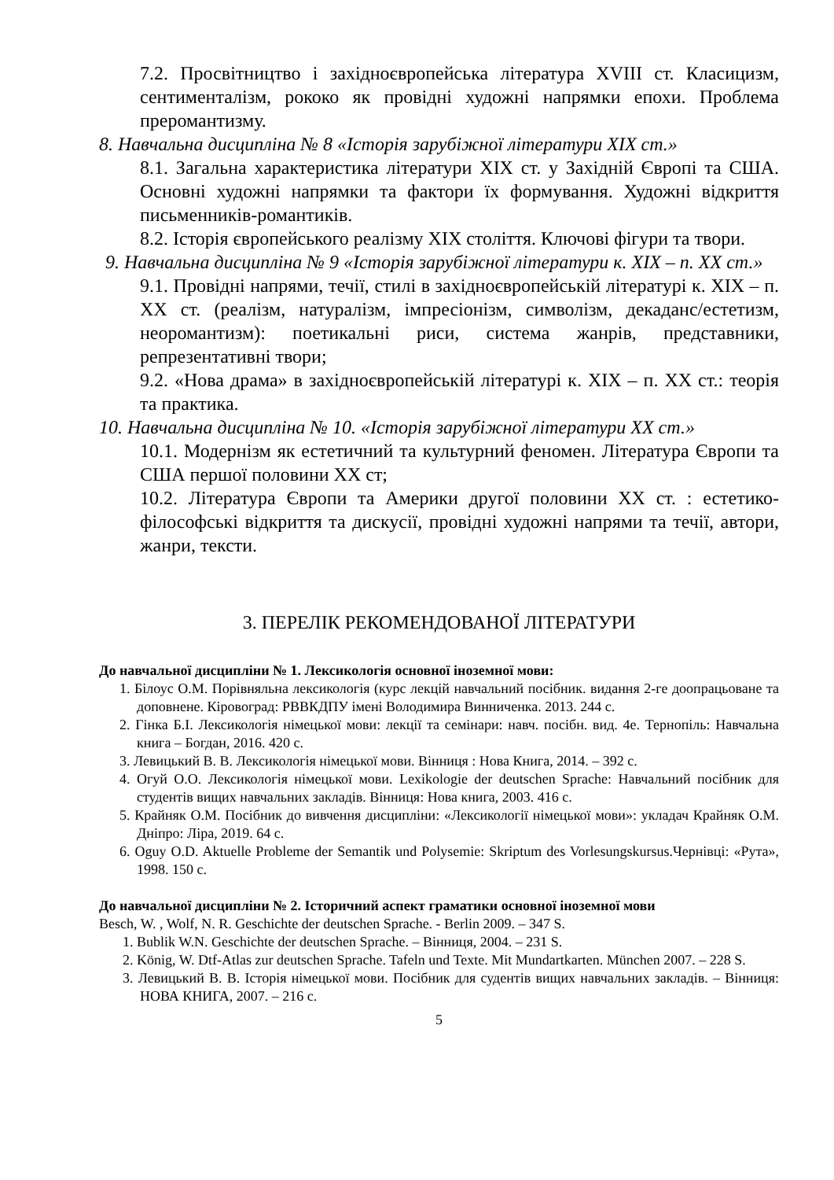7.2. Просвітництво і західноєвропейська література XVIII ст. Класицизм, сентименталізм, рококо як провідні художні напрямки епохи. Проблема преромантизму.
8. Навчальна дисципліна № 8 «Історія зарубіжної літератури XIX ст.»
8.1. Загальна характеристика літератури XIX ст. у Західній Європі та США. Основні художні напрямки та фактори їх формування. Художні відкриття письменників-романтиків.
8.2. Історія європейського реалізму XIX століття. Ключові фігури та твори.
9. Навчальна дисципліна № 9 «Історія зарубіжної літератури к. XIX – п. XX ст.»
9.1. Провідні напрями, течії, стилі в західноєвропейській літературі к. XIX – п. XX ст. (реалізм, натуралізм, імпресіонізм, символізм, декаданс/естетизм, неоромантизм): поетикальні риси, система жанрів, представники, репрезентативні твори;
9.2. «Нова драма» в західноєвропейській літературі к. XIX – п. XX ст.: теорія та практика.
10. Навчальна дисципліна № 10. «Історія зарубіжної літератури XX ст.»
10.1. Модернізм як естетичний та культурний феномен. Література Європи та США першої половини XX ст;
10.2. Література Європи та Америки другої половини XX ст. : естетико-філософські відкриття та дискусії, провідні художні напрями та течії, автори, жанри, тексти.
3. ПЕРЕЛІК РЕКОМЕНДОВАНОЇ ЛІТЕРАТУРИ
До навчальної дисципліни № 1. Лексикологія основної іноземної мови:
1. Білоус О.М. Порівняльна лексикологія (курс лекцій навчальний посібник. видання 2-ге доопрацьоване та доповнене. Кіровоград: РВВКДПУ імені Володимира Винниченка. 2013. 244 с.
2. Гінка Б.І. Лексикологія німецької мови: лекції та семінари: навч. посібн. вид. 4е. Тернопіль: Навчальна книга – Богдан, 2016. 420 с.
3. Левицький В. В. Лексикологія німецької мови. Вінниця : Нова Книга, 2014. – 392 с.
4. Огуй О.О. Лексикологія німецької мови. Lexikologie der deutschen Sprache: Навчальний посібник для студентів вищих навчальних закладів. Вінниця: Нова книга, 2003. 416 с.
5. Крайняк О.М. Посібник до вивчення дисципліни: «Лексикології німецької мови»: укладач Крайняк О.М. Дніпро: Ліра, 2019. 64 с.
6. Oguy O.D. Aktuelle Probleme der Semantik und Polysemie: Skriptum des Vorlesungskursus.Чернівці: «Рута», 1998. 150 с.
До навчальної дисципліни № 2. Історичний аспект граматики основної іноземної мови
Besch, W. , Wolf, N. R. Geschichte der deutschen Sprache. - Berlin 2009. – 347 S.
1. Bublik W.N. Geschichte der deutschen Sprache. – Вінниця, 2004. – 231 S.
2. König, W. Dtf-Atlas zur deutschen Sprache. Tafeln und Texte. Mit Mundartkarten. München 2007. – 228 S.
3. Левицький В. В. Історія німецької мови. Посібник для судентів вищих навчальних закладів. – Вінниця: НОВА КНИГА, 2007. – 216 с.
5